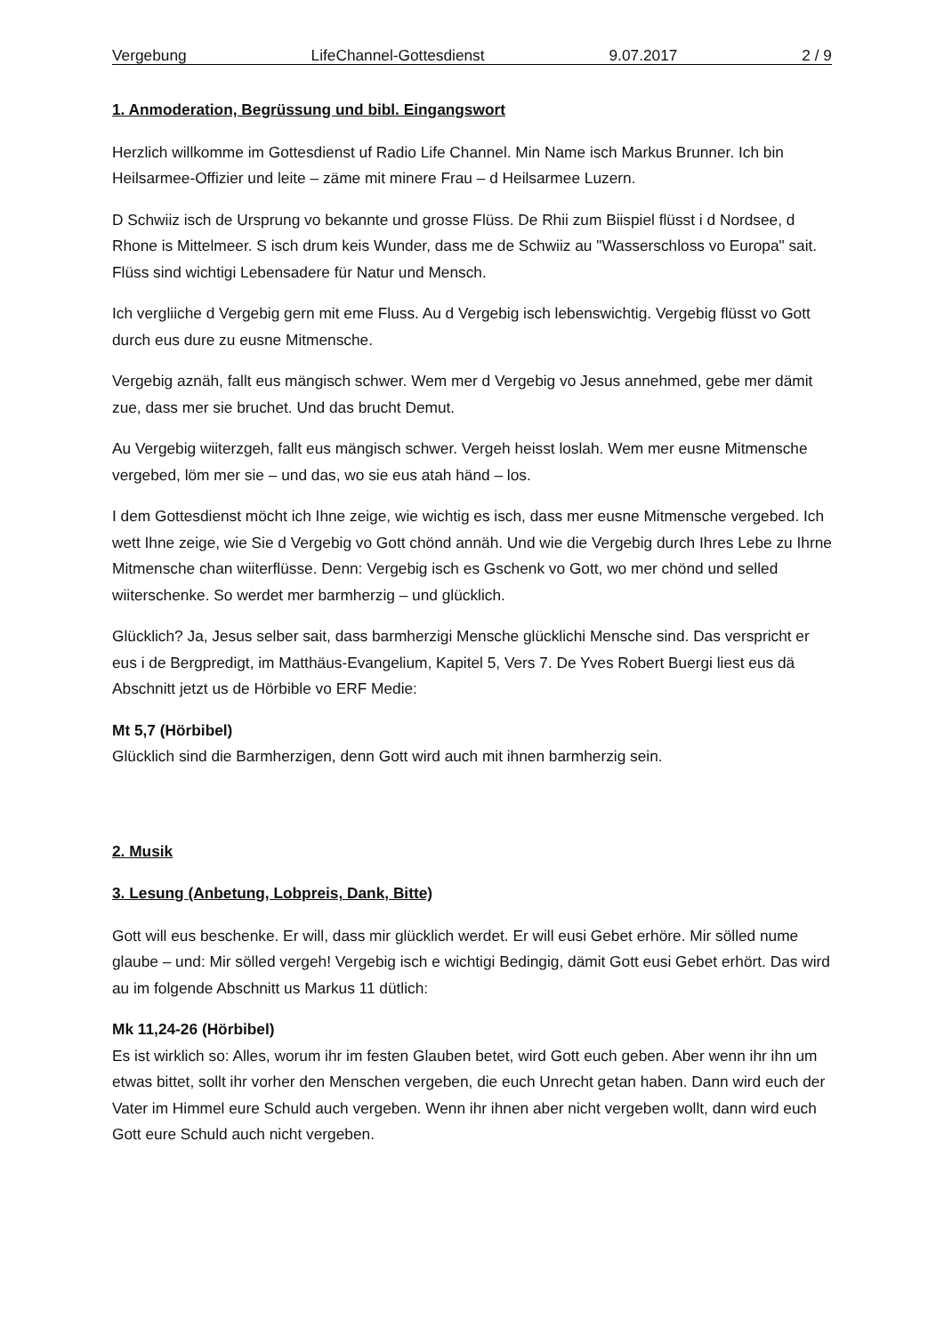Vergebung LifeChannel-Gottesdienst 9.07.2017 2 / 9
1. Anmoderation, Begrüssung und bibl. Eingangswort
Herzlich willkomme im Gottesdienst uf Radio Life Channel. Min Name isch Markus Brunner. Ich bin Heilsarmee-Offizier und leite – zäme mit minere Frau – d Heilsarmee Luzern.
D Schwiiz isch de Ursprung vo bekannte und grosse Flüss. De Rhii zum Biispiel flüsst i d Nordsee, d Rhone is Mittelmeer. S isch drum keis Wunder, dass me de Schwiiz au "Wasserschloss vo Europa" sait. Flüss sind wichtigi Lebensadere für Natur und Mensch.
Ich vergliiche d Vergebig gern mit eme Fluss. Au d Vergebig isch lebenswichtig. Vergebig flüsst vo Gott durch eus dure zu eusne Mitmensche.
Vergebig aznäh, fallt eus mängisch schwer. Wem mer d Vergebig vo Jesus annehmed, gebe mer dämit zue, dass mer sie bruchet. Und das brucht Demut.
Au Vergebig wiiterzgeh, fallt eus mängisch schwer. Vergeh heisst loslah. Wem mer eusne Mitmensche vergebed, löm mer sie – und das, wo sie eus atah händ – los.
I dem Gottesdienst möcht ich Ihne zeige, wie wichtig es isch, dass mer eusne Mitmensche vergebed. Ich wett Ihne zeige, wie Sie d Vergebig vo Gott chönd annäh. Und wie die Vergebig durch Ihres Lebe zu Ihrne Mitmensche chan wiiterflüsse. Denn: Vergebig isch es Gschenk vo Gott, wo mer chönd und selled wiiterschenke. So werdet mer barmherzig – und glücklich.
Glücklich? Ja, Jesus selber sait, dass barmherzigi Mensche glücklichi Mensche sind. Das verspricht er eus i de Bergpredigt, im Matthäus-Evangelium, Kapitel 5, Vers 7. De Yves Robert Buergi liest eus dä Abschnitt jetzt us de Hörbible vo ERF Medie:
Mt 5,7 (Hörbibel)
Glücklich sind die Barmherzigen, denn Gott wird auch mit ihnen barmherzig sein.
2. Musik
3. Lesung (Anbetung, Lobpreis, Dank, Bitte)
Gott will eus beschenke. Er will, dass mir glücklich werdet. Er will eusi Gebet erhöre. Mir sölled nume glaube – und: Mir sölled vergeh! Vergebig isch e wichtigi Bedingig, dämit Gott eusi Gebet erhört. Das wird au im folgende Abschnitt us Markus 11 dütlich:
Mk 11,24-26 (Hörbibel)
Es ist wirklich so: Alles, worum ihr im festen Glauben betet, wird Gott euch geben. Aber wenn ihr ihn um etwas bittet, sollt ihr vorher den Menschen vergeben, die euch Unrecht getan haben. Dann wird euch der Vater im Himmel eure Schuld auch vergeben. Wenn ihr ihnen aber nicht vergeben wollt, dann wird euch Gott eure Schuld auch nicht vergeben.